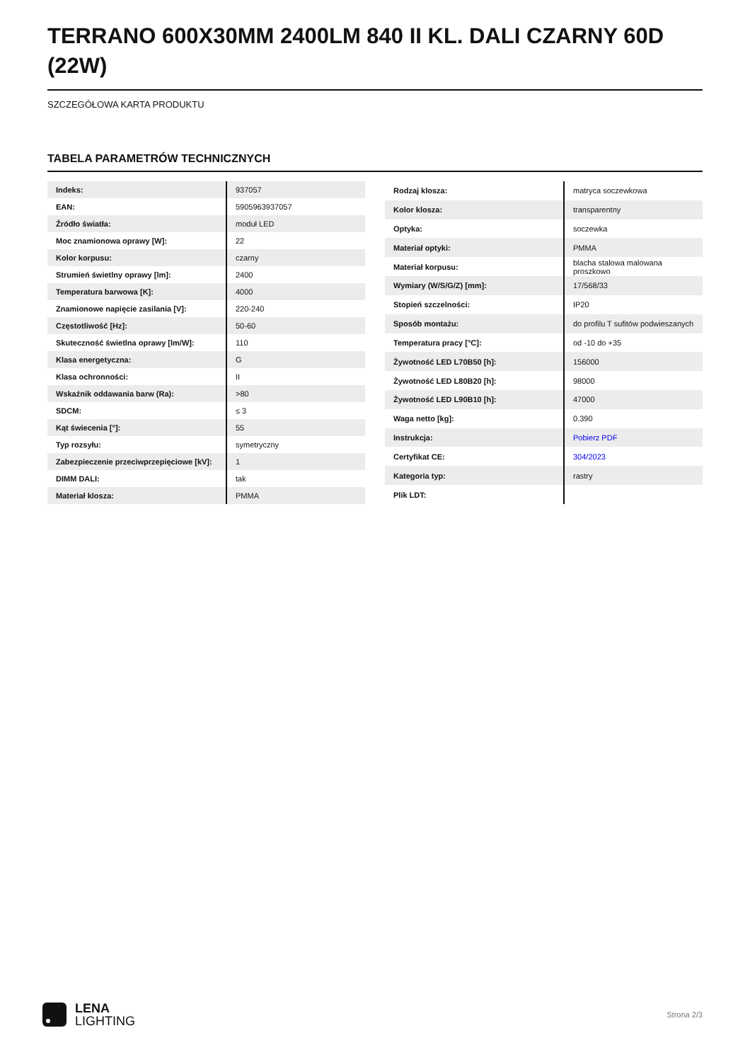TERRANO 600X30MM 2400LM 840 II KL. DALI CZARNY 60D (22W)
SZCZEGÓŁOWA KARTA PRODUKTU
TABELA PARAMETRÓW TECHNICZNYCH
| Indeks: | 937057 |
| EAN: | 5905963937057 |
| Źródło światła: | moduł LED |
| Moc znamionowa oprawy [W]: | 22 |
| Kolor korpusu: | czarny |
| Strumień świetlny oprawy [lm]: | 2400 |
| Temperatura barwowa [K]: | 4000 |
| Znamionowe napięcie zasilania [V]: | 220-240 |
| Częstotliwość [Hz]: | 50-60 |
| Skuteczność świetlna oprawy [lm/W]: | 110 |
| Klasa energetyczna: | G |
| Klasa ochronności: | II |
| Wskaźnik oddawania barw (Ra): | >80 |
| SDCM: | ≤ 3 |
| Kąt świecenia [°]: | 55 |
| Typ rozsyłu: | symetryczny |
| Zabezpieczenie przeciwprzepięciowe [kV]: | 1 |
| DIMM DALI: | tak |
| Materiał klosza: | PMMA |
| Rodzaj klosza: | matryca soczewkowa |
| Kolor klosza: | transparentny |
| Optyka: | soczewka |
| Materiał optyki: | PMMA |
| Materiał korpusu: | blacha stalowa malowana proszkowo |
| Wymiary (W/S/G/Z) [mm]: | 17/568/33 |
| Stopień szczelności: | IP20 |
| Sposób montażu: | do profilu T sufitów podwieszanych |
| Temperatura pracy [°C]: | od -10 do +35 |
| Żywotność LED L70B50 [h]: | 156000 |
| Żywotność LED L80B20 [h]: | 98000 |
| Żywotność LED L90B10 [h]: | 47000 |
| Waga netto [kg]: | 0.390 |
| Instrukcja: | Pobierz PDF |
| Certyfikat CE: | 304/2023 |
| Kategoria typ: | rastry |
| Plik LDT: | |
LENA
LIGHTING
Strona 2/3